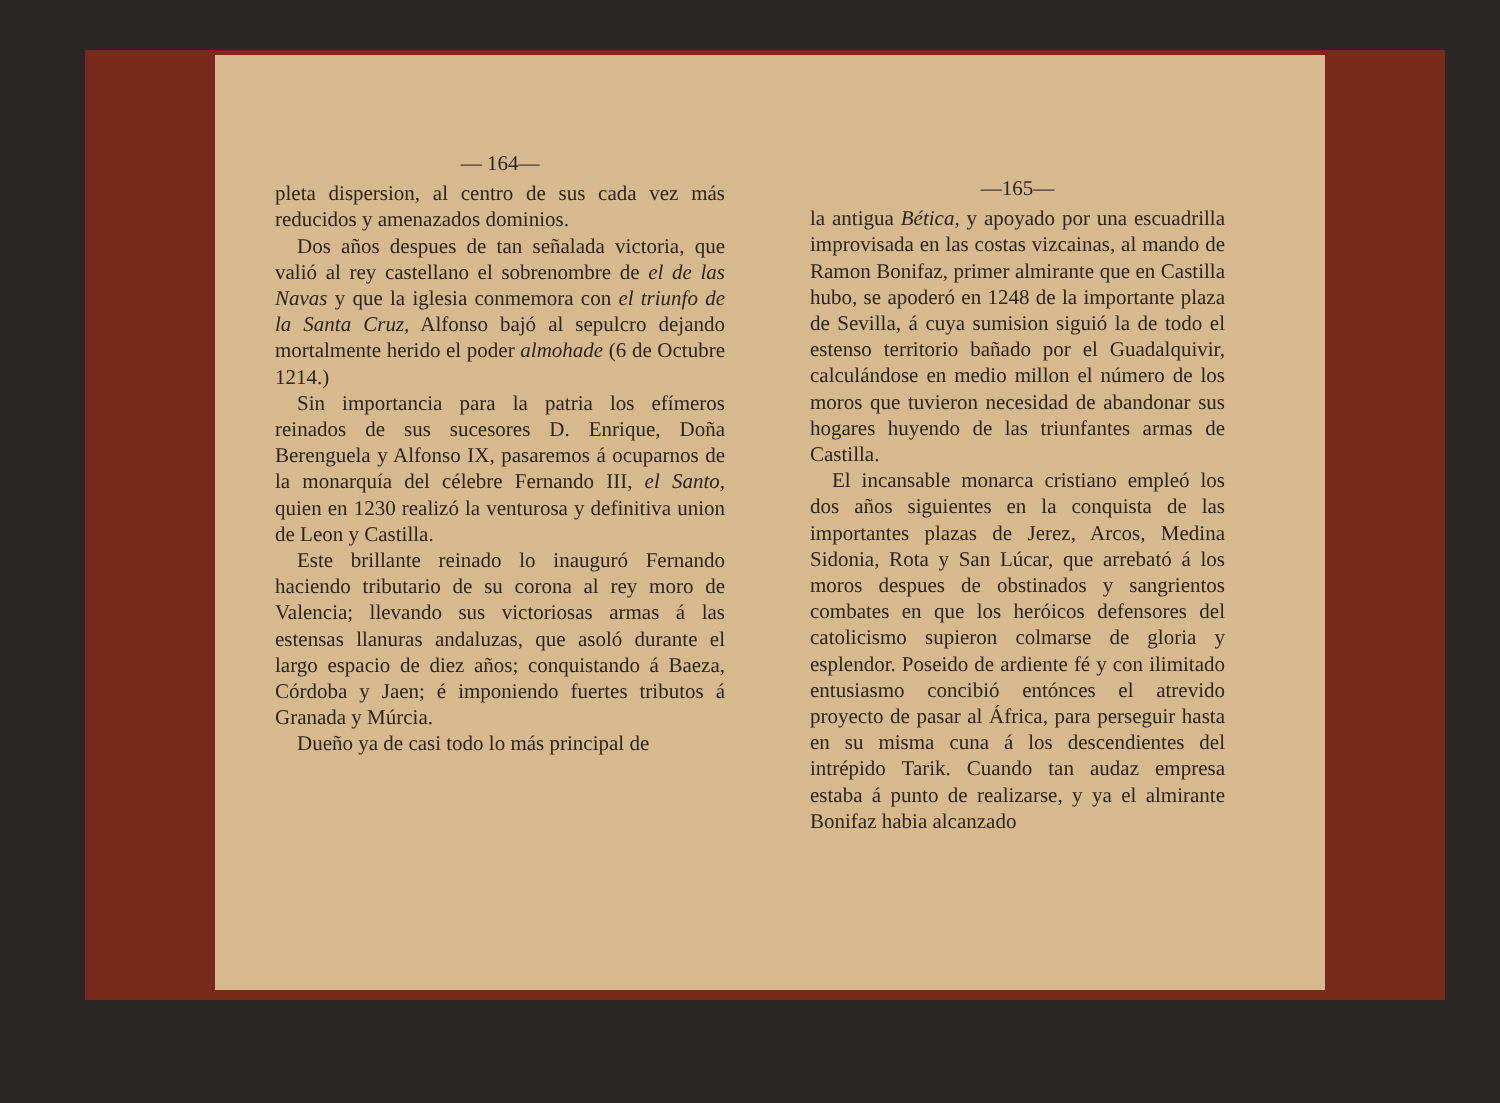— 164—
pleta dispersion, al centro de sus cada vez más reducidos y amenazados dominios.
Dos años despues de tan señalada victoria, que valió al rey castellano el sobrenombre de el de las Navas y que la iglesia conmemora con el triunfo de la Santa Cruz, Alfonso bajó al sepulcro dejando mortalmente herido el poder almohade (6 de Octubre 1214.)
Sin importancia para la patria los efímeros reinados de sus sucesores D. Enrique, Doña Berenguela y Alfonso IX, pasaremos á ocuparnos de la monarquía del célebre Fernando III, el Santo, quien en 1230 realizó la venturosa y definitiva union de Leon y Castilla.
Este brillante reinado lo inauguró Fernando haciendo tributario de su corona al rey moro de Valencia; llevando sus victoriosas armas á las estensas llanuras andaluzas, que asoló durante el largo espacio de diez años; conquistando á Baeza, Córdoba y Jaen; é imponiendo fuertes tributos á Granada y Múrcia.
Dueño ya de casi todo lo más principal de
—165—
la antigua Bética, y apoyado por una escuadrilla improvisada en las costas vizcainas, al mando de Ramon Bonifaz, primer almirante que en Castilla hubo, se apoderó en 1248 de la importante plaza de Sevilla, á cuya sumision siguió la de todo el estenso territorio bañado por el Guadalquivir, calculándose en medio millon el número de los moros que tuvieron necesidad de abandonar sus hogares huyendo de las triunfantes armas de Castilla.
El incansable monarca cristiano empleó los dos años siguientes en la conquista de las importantes plazas de Jerez, Arcos, Medina Sidonia, Rota y San Lúcar, que arrebató á los moros despues de obstinados y sangrientos combates en que los heróicos defensores del catolicismo supieron colmarse de gloria y esplendor. Poseido de ardiente fé y con ilimitado entusiasmo concibió entónces el atrevido proyecto de pasar al África, para perseguir hasta en su misma cuna á los descendientes del intrépido Tarik. Cuando tan audaz empresa estaba á punto de realizarse, y ya el almirante Bonifaz habia alcanzado